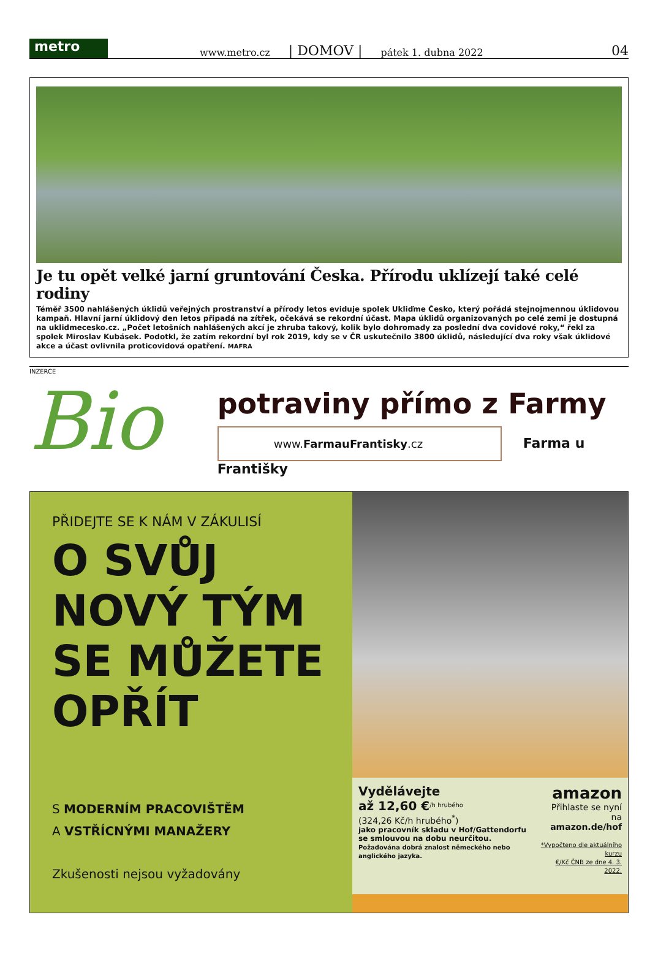metro
www.metro.cz | DOMOV | pátek 1. dubna 2022 04
Je tu opět velké jarní gruntování Česka. Přírodu uklízejí také celé rodiny
Téměř 3500 nahlášených úklidů veřejných prostranství a přírody letos eviduje spolek Ukliďme Česko, který pořádá stejnojmennou úklidovou kampaň. Hlavní jarní úklidový den letos připadá na zítřek, očekává se rekordní účast. Mapa úklidů organizovaných po celé zemi je dostupná na uklidmecesko.cz. „Počet letošních nahlášených akcí je zhruba takový, kolik bylo dohromady za poslední dva covidové roky,“ řekl za spolek Miroslav Kubásek. Podotkl, že zatím rekordní byl rok 2019, kdy se v ČR uskutečnilo 3800 úklidů, následující dva roky však úklidové akce a účast ovlivnila proticovidová opatření. MAFRA
INZERCE
Bio
potraviny přímo z Farmy
www.FarmauFrantisky.cz Farma u Františky
PŘIDEJTE SE K NÁM V ZÁKULISÍ
O SVŮJ
NOVÝ TÝM
SE MŮŽETE
OPŘÍT
S MODERNÍM PRACOVIŠTĚM
A VSTŘÍCNÝMI MANAŽERY
Zkušenosti nejsou vyžadovány
Vydělávejte
až 12,60 €<sup>/h hrubého</sup>
(324,26 Kč/h hrubého<sup>*</sup>)
jako pracovník skladu v Hof/Gattendorfu
se smlouvou na dobu neurčitou.
Požadována dobrá znalost německého nebo anglického jazyka.
amazon
Přihlaste se nyní na
amazon.de/hof
*Vypočteno dle aktuálního kurzu
€/Kč ČNB ze dne 4. 3. 2022.